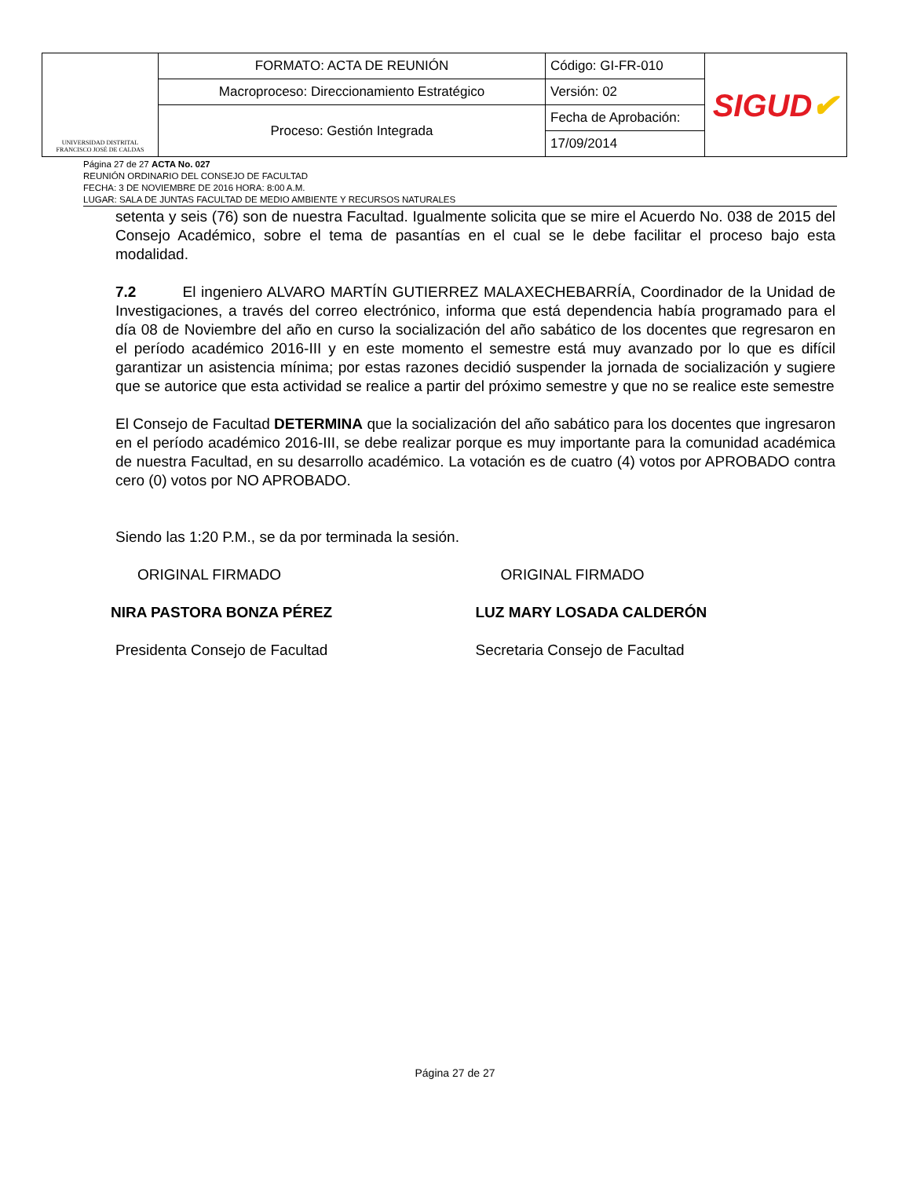| UNIVERSIDAD DISTRITAL FRANCISCO JOSÉ DE CALDAS | FORMATO: ACTA DE REUNIÓN | Código: GI-FR-010 | SIGUD ✔ |
| | Macroproceso: Direccionamiento Estratégico | Versión: 02 | |
| | Proceso: Gestión Integrada | Fecha de Aprobación: | |
| | | 17/09/2014 | |
Página 27 de 27 ACTA No. 027
REUNIÓN ORDINARIO DEL CONSEJO DE FACULTAD
FECHA: 3 DE NOVIEMBRE DE 2016 HORA: 8:00 A.M.
LUGAR: SALA DE JUNTAS FACULTAD DE MEDIO AMBIENTE Y RECURSOS NATURALES
setenta y seis (76) son de nuestra Facultad. Igualmente solicita que se mire el Acuerdo No. 038 de 2015 del Consejo Académico, sobre el tema de pasantías en el cual se le debe facilitar el proceso bajo esta modalidad.
7.2 El ingeniero ALVARO MARTÍN GUTIERREZ MALAXECHEBARRÍA, Coordinador de la Unidad de Investigaciones, a través del correo electrónico, informa que está dependencia había programado para el día 08 de Noviembre del año en curso la socialización del año sabático de los docentes que regresaron en el período académico 2016-III y en este momento el semestre está muy avanzado por lo que es difícil garantizar un asistencia mínima; por estas razones decidió suspender la jornada de socialización y sugiere que se autorice que esta actividad se realice a partir del próximo semestre y que no se realice este semestre
El Consejo de Facultad DETERMINA que la socialización del año sabático para los docentes que ingresaron en el período académico 2016-III, se debe realizar porque es muy importante para la comunidad académica de nuestra Facultad, en su desarrollo académico. La votación es de cuatro (4) votos por APROBADO contra cero (0) votos por NO APROBADO.
Siendo las 1:20 P.M., se da por terminada la sesión.
ORIGINAL FIRMADO
NIRA PASTORA BONZA PÉREZ
Presidenta Consejo de Facultad
ORIGINAL FIRMADO
LUZ MARY LOSADA CALDERÓN
Secretaria Consejo de Facultad
Página 27 de 27